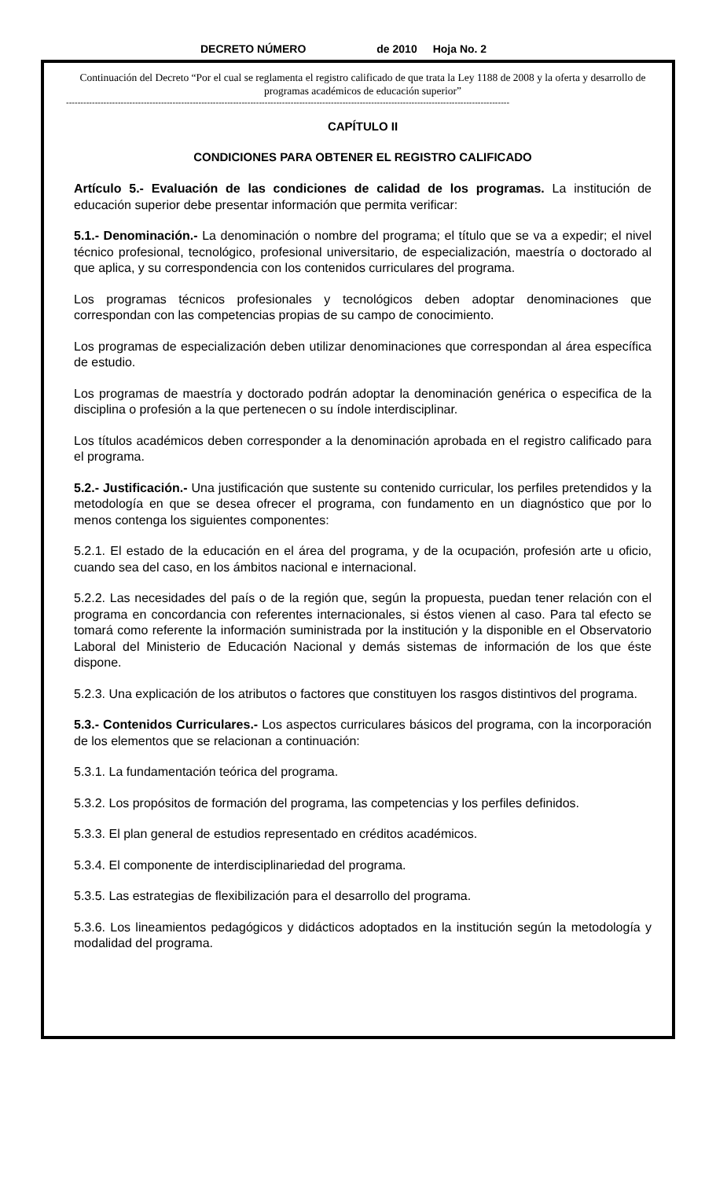DECRETO NÚMERO de 2010 Hoja No. 2
Continuación del Decreto “Por el cual se reglamenta el registro calificado de que trata la Ley 1188 de 2008 y la oferta y desarrollo de programas académicos de educación superior”
----------------------------------------------------------------------------------------------------------------------------------------------------------
CAPÍTULO II
CONDICIONES PARA OBTENER EL REGISTRO CALIFICADO
Artículo 5.- Evaluación de las condiciones de calidad de los programas. La institución de educación superior debe presentar información que permita verificar:
5.1.- Denominación.- La denominación o nombre del programa; el título que se va a expedir; el nivel técnico profesional, tecnológico, profesional universitario, de especialización, maestría o doctorado al que aplica, y su correspondencia con los contenidos curriculares del programa.
Los programas técnicos profesionales y tecnológicos deben adoptar denominaciones que correspondan con las competencias propias de su campo de conocimiento.
Los programas de especialización deben utilizar denominaciones que correspondan al área específica de estudio.
Los programas de maestría y doctorado podrán adoptar la denominación genérica o especifica de la disciplina o profesión a la que pertenecen o su índole interdisciplinar.
Los títulos académicos deben corresponder a la denominación aprobada en el registro calificado para el programa.
5.2.- Justificación.- Una justificación que sustente su contenido curricular, los perfiles pretendidos y la metodología en que se desea ofrecer el programa, con fundamento en un diagnóstico que por lo menos contenga los siguientes componentes:
5.2.1. El estado de la educación en el área del programa, y de la ocupación, profesión arte u oficio, cuando sea del caso, en los ámbitos nacional e internacional.
5.2.2. Las necesidades del país o de la región que, según la propuesta, puedan tener relación con el programa en concordancia con referentes internacionales, si éstos vienen al caso. Para tal efecto se tomará como referente la información suministrada por la institución y la disponible en el Observatorio Laboral del Ministerio de Educación Nacional y demás sistemas de información de los que éste dispone.
5.2.3. Una explicación de los atributos o factores que constituyen los rasgos distintivos del programa.
5.3.- Contenidos Curriculares.- Los aspectos curriculares básicos del programa, con la incorporación de los elementos que se relacionan a continuación:
5.3.1. La fundamentación teórica del programa.
5.3.2. Los propósitos de formación del programa, las competencias y los perfiles definidos.
5.3.3. El plan general de estudios representado en créditos académicos.
5.3.4. El componente de interdisciplinariedad del programa.
5.3.5. Las estrategias de flexibilización para el desarrollo del programa.
5.3.6. Los lineamientos pedagógicos y didácticos adoptados en la institución según la metodología y modalidad del programa.